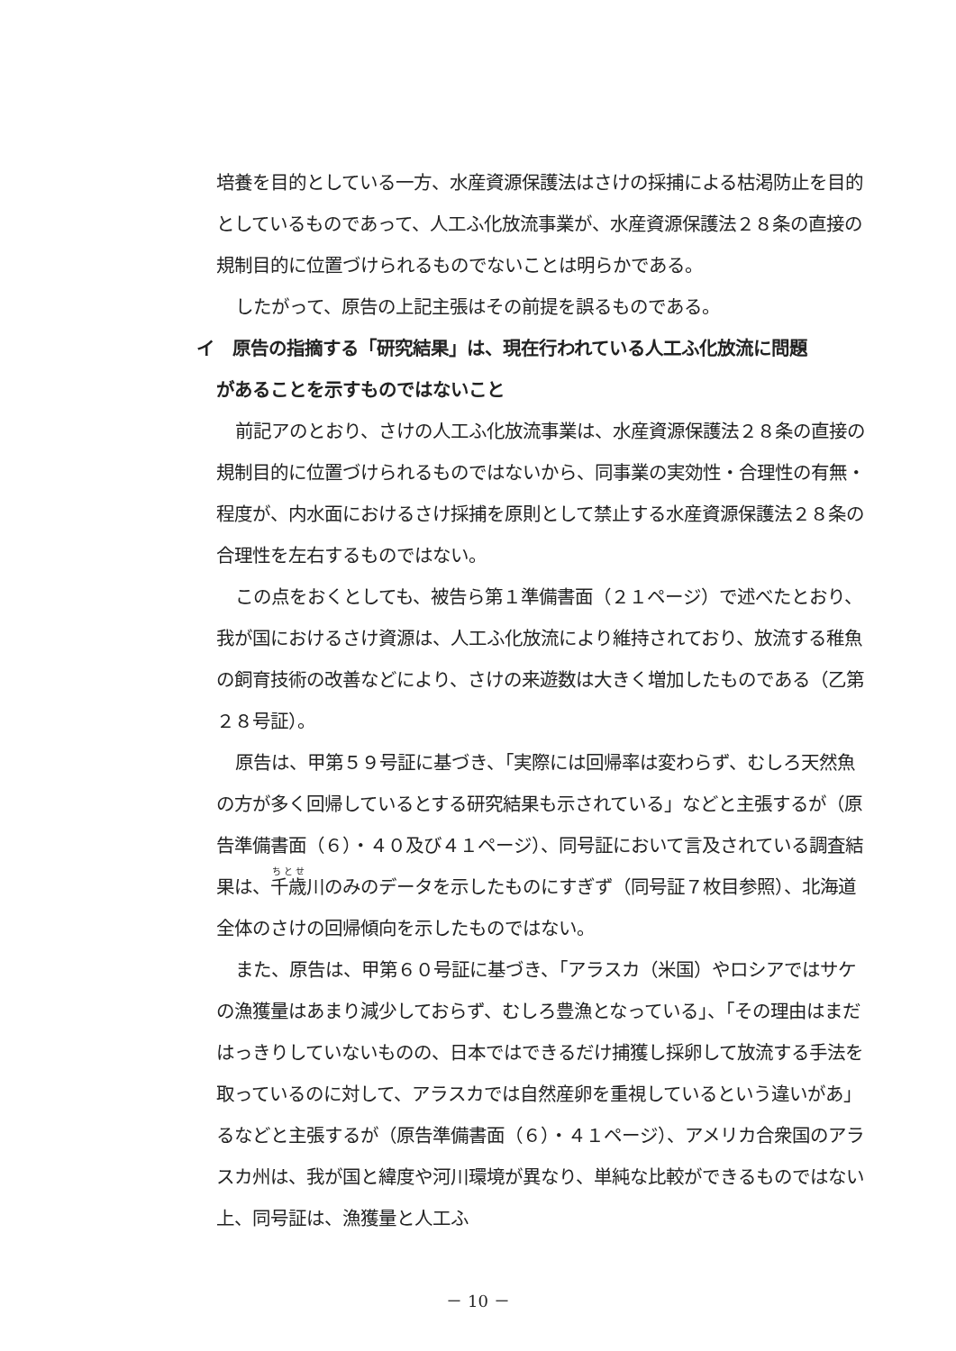培養を目的としている一方、水産資源保護法はさけの採捕による枯渇防止を目的としているものであって、人工ふ化放流事業が、水産資源保護法２８条の直接の規制目的に位置づけられるものでないことは明らかである。
したがって、原告の上記主張はその前提を誤るものである。
イ　原告の指摘する「研究結果」は、現在行われている人工ふ化放流に問題
があることを示すものではないこと
前記アのとおり、さけの人工ふ化放流事業は、水産資源保護法２８条の直接の規制目的に位置づけられるものではないから、同事業の実効性・合理性の有無・程度が、内水面におけるさけ採捕を原則として禁止する水産資源保護法２８条の合理性を左右するものではない。
この点をおくとしても、被告ら第１準備書面（２１ページ）で述べたとおり、我が国におけるさけ資源は、人工ふ化放流により維持されており、放流する稚魚の飼育技術の改善などにより、さけの来遊数は大きく増加したものである（乙第２８号証）。
原告は、甲第５９号証に基づき、「実際には回帰率は変わらず、むしろ天然魚の方が多く回帰しているとする研究結果も示されている」などと主張するが（原告準備書面（６）・４０及び４１ページ）、同号証において言及されている調査結果は、千歳川のみのデータを示したものにすぎず（同号証７枚目参照）、北海道全体のさけの回帰傾向を示したものではない。
また、原告は、甲第６０号証に基づき、「アラスカ（米国）やロシアではサケの漁獲量はあまり減少しておらず、むしろ豊漁となっている」、「その理由はまだはっきりしていないものの、日本ではできるだけ捕獲し採卵して放流する手法を取っているのに対して、アラスカでは自然産卵を重視しているという違いがあ」るなどと主張するが（原告準備書面（６）・４１ページ）、アメリカ合衆国のアラスカ州は、我が国と緯度や河川環境が異なり、単純な比較ができるものではない上、同号証は、漁獲量と人工ふ
－ 10 －